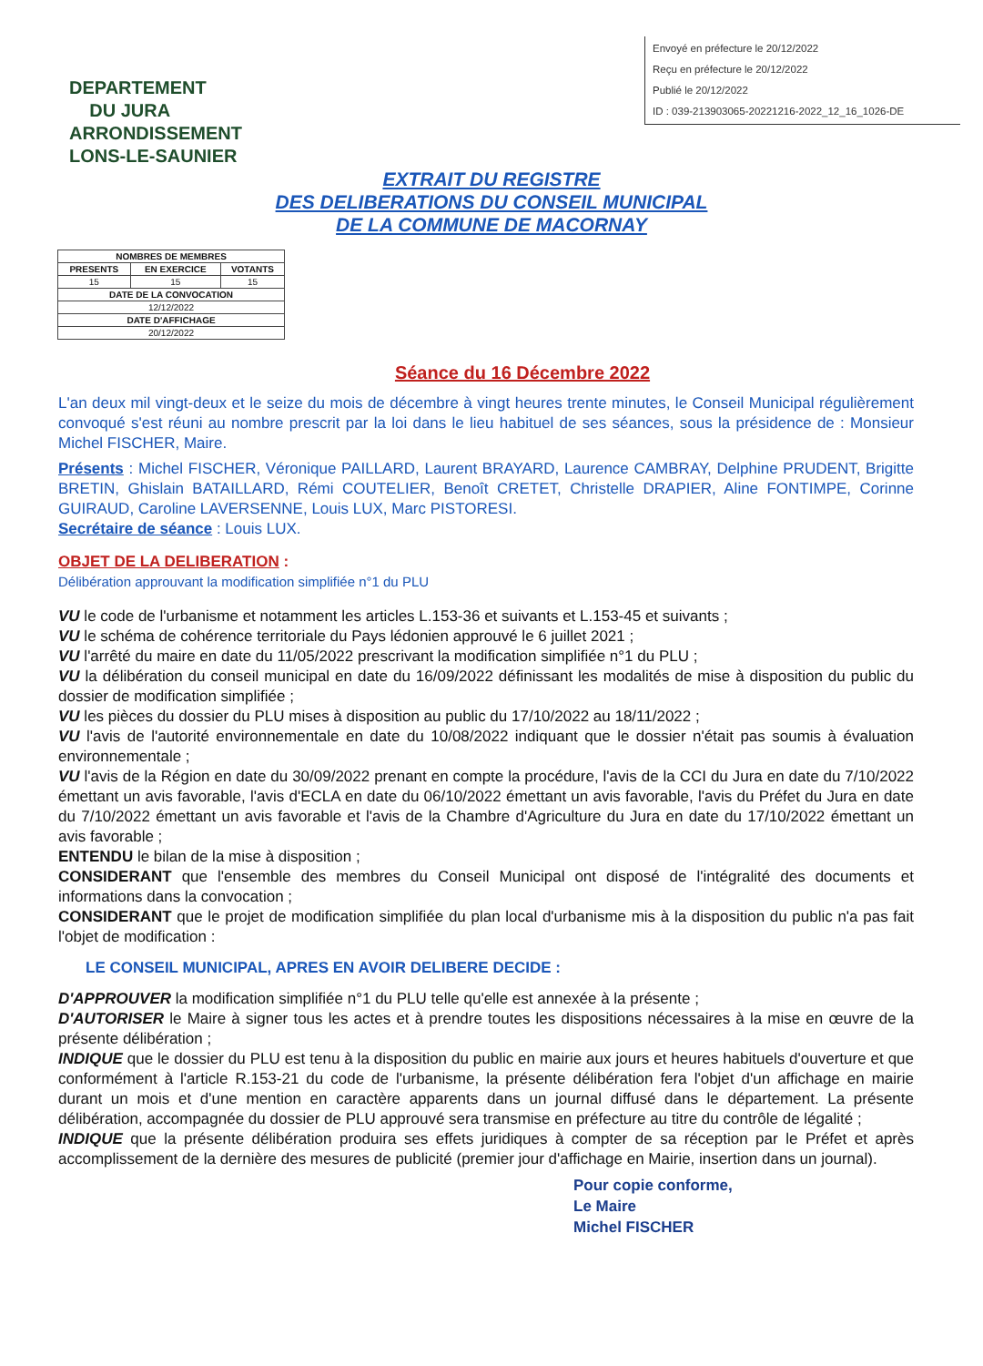Envoyé en préfecture le 20/12/2022
Reçu en préfecture le 20/12/2022
Publié le 20/12/2022
ID : 039-213903065-20221216-2022_12_16_1026-DE
DEPARTEMENT
DU JURA
ARRONDISSEMENT
LONS-LE-SAUNIER
EXTRAIT DU REGISTRE
DES DELIBERATIONS DU CONSEIL MUNICIPAL
DE LA COMMUNE DE MACORNAY
| NOMBRES DE MEMBRES | | |
| --- | --- | --- |
| PRESENTS | EN EXERCICE | VOTANTS |
| 15 | 15 | 15 |
| DATE DE LA CONVOCATION | | |
| 12/12/2022 | | |
| DATE D'AFFICHAGE | | |
| 20/12/2022 | | |
Séance du 16 Décembre 2022
L'an deux mil vingt-deux et le seize du mois de décembre à vingt heures trente minutes, le Conseil Municipal régulièrement convoqué s'est réuni au nombre prescrit par la loi dans le lieu habituel de ses séances, sous la présidence de : Monsieur Michel FISCHER, Maire.
Présents : Michel FISCHER, Véronique PAILLARD, Laurent BRAYARD, Laurence CAMBRAY, Delphine PRUDENT, Brigitte BRETIN, Ghislain BATAILLARD, Rémi COUTELIER, Benoît CRETET, Christelle DRAPIER, Aline FONTIMPE, Corinne GUIRAUD, Caroline LAVERSENNE, Louis LUX, Marc PISTORESI.
Secrétaire de séance : Louis LUX.
OBJET DE LA DELIBERATION :
Délibération approuvant la modification simplifiée n°1 du PLU
VU le code de l'urbanisme et notamment les articles L.153-36 et suivants et L.153-45 et suivants ;
VU le schéma de cohérence territoriale du Pays lédonien approuvé le 6 juillet 2021 ;
VU l'arrêté du maire en date du 11/05/2022 prescrivant la modification simplifiée n°1 du PLU ;
VU la délibération du conseil municipal en date du 16/09/2022 définissant les modalités de mise à disposition du public du dossier de modification simplifiée ;
VU les pièces du dossier du PLU mises à disposition au public du 17/10/2022 au 18/11/2022 ;
VU l'avis de l'autorité environnementale en date du 10/08/2022 indiquant que le dossier n'était pas soumis à évaluation environnementale ;
VU l'avis de la Région en date du 30/09/2022 prenant en compte la procédure, l'avis de la CCI du Jura en date du 7/10/2022 émettant un avis favorable, l'avis d'ECLA en date du 06/10/2022 émettant un avis favorable, l'avis du Préfet du Jura en date du 7/10/2022 émettant un avis favorable et l'avis de la Chambre d'Agriculture du Jura en date du 17/10/2022 émettant un avis favorable ;
ENTENDU le bilan de la mise à disposition ;
CONSIDERANT que l'ensemble des membres du Conseil Municipal ont disposé de l'intégralité des documents et informations dans la convocation ;
CONSIDERANT que le projet de modification simplifiée du plan local d'urbanisme mis à la disposition du public n'a pas fait l'objet de modification :
LE CONSEIL MUNICIPAL, APRES EN AVOIR DELIBERE DECIDE :
D'APPROUVER la modification simplifiée n°1 du PLU telle qu'elle est annexée à la présente ;
D'AUTORISER le Maire à signer tous les actes et à prendre toutes les dispositions nécessaires à la mise en œuvre de la présente délibération ;
INDIQUE que le dossier du PLU est tenu à la disposition du public en mairie aux jours et heures habituels d'ouverture et que conformément à l'article R.153-21 du code de l'urbanisme, la présente délibération fera l'objet d'un affichage en mairie durant un mois et d'une mention en caractère apparents dans un journal diffusé dans le département. La présente délibération, accompagnée du dossier de PLU approuvé sera transmise en préfecture au titre du contrôle de légalité ;
INDIQUE que la présente délibération produira ses effets juridiques à compter de sa réception par le Préfet et après accomplissement de la dernière des mesures de publicité (premier jour d'affichage en Mairie, insertion dans un journal).
Pour copie conforme,
Le Maire
Michel FISCHER